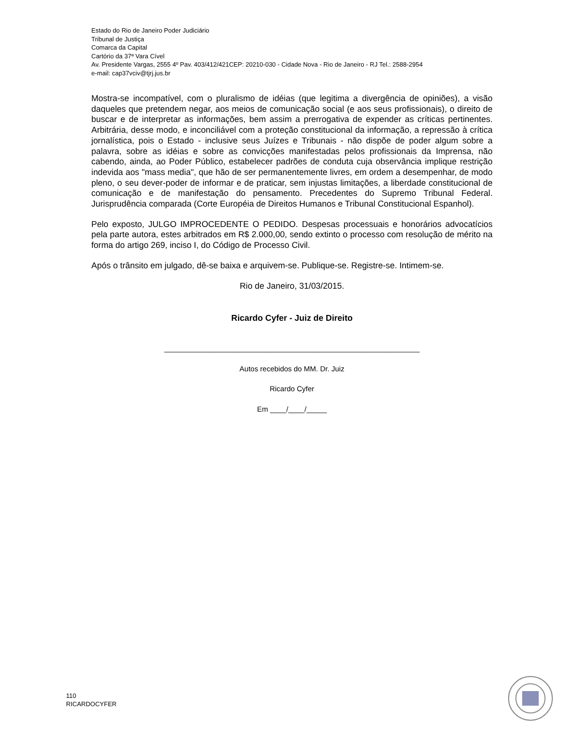Estado do Rio de Janeiro Poder Judiciário
Tribunal de Justiça
Comarca da Capital
Cartório da 37ª Vara Cível
Av. Presidente Vargas, 2555 4º Pav. 403/412/421CEP: 20210-030 - Cidade Nova - Rio de Janeiro - RJ Tel.: 2588-2954
e-mail: cap37vciv@tjrj.jus.br
Mostra-se incompatível, com o pluralismo de idéias (que legitima a divergência de opiniões), a visão daqueles que pretendem negar, aos meios de comunicação social (e aos seus profissionais), o direito de buscar e de interpretar as informações, bem assim a prerrogativa de expender as críticas pertinentes. Arbitrária, desse modo, e inconciliável com a proteção constitucional da informação, a repressão à crítica jornalística, pois o Estado - inclusive seus Juízes e Tribunais - não dispõe de poder algum sobre a palavra, sobre as idéias e sobre as convicções manifestadas pelos profissionais da Imprensa, não cabendo, ainda, ao Poder Público, estabelecer padrões de conduta cuja observância implique restrição indevida aos "mass media", que hão de ser permanentemente livres, em ordem a desempenhar, de modo pleno, o seu dever-poder de informar e de praticar, sem injustas limitações, a liberdade constitucional de comunicação e de manifestação do pensamento. Precedentes do Supremo Tribunal Federal. Jurisprudência comparada (Corte Européia de Direitos Humanos e Tribunal Constitucional Espanhol).
Pelo exposto, JULGO IMPROCEDENTE O PEDIDO. Despesas processuais e honorários advocatícios pela parte autora, estes arbitrados em R$ 2.000,00, sendo extinto o processo com resolução de mérito na forma do artigo 269, inciso I, do Código de Processo Civil.
Após o trânsito em julgado, dê-se baixa e arquivem-se. Publique-se. Registre-se. Intimem-se.
Rio de Janeiro, 31/03/2015.
Ricardo Cyfer - Juiz de Direito
_______________________________________________________________
Autos recebidos do MM. Dr. Juiz
Ricardo Cyfer
Em ____/____/_____
110
RICARDOCYFER